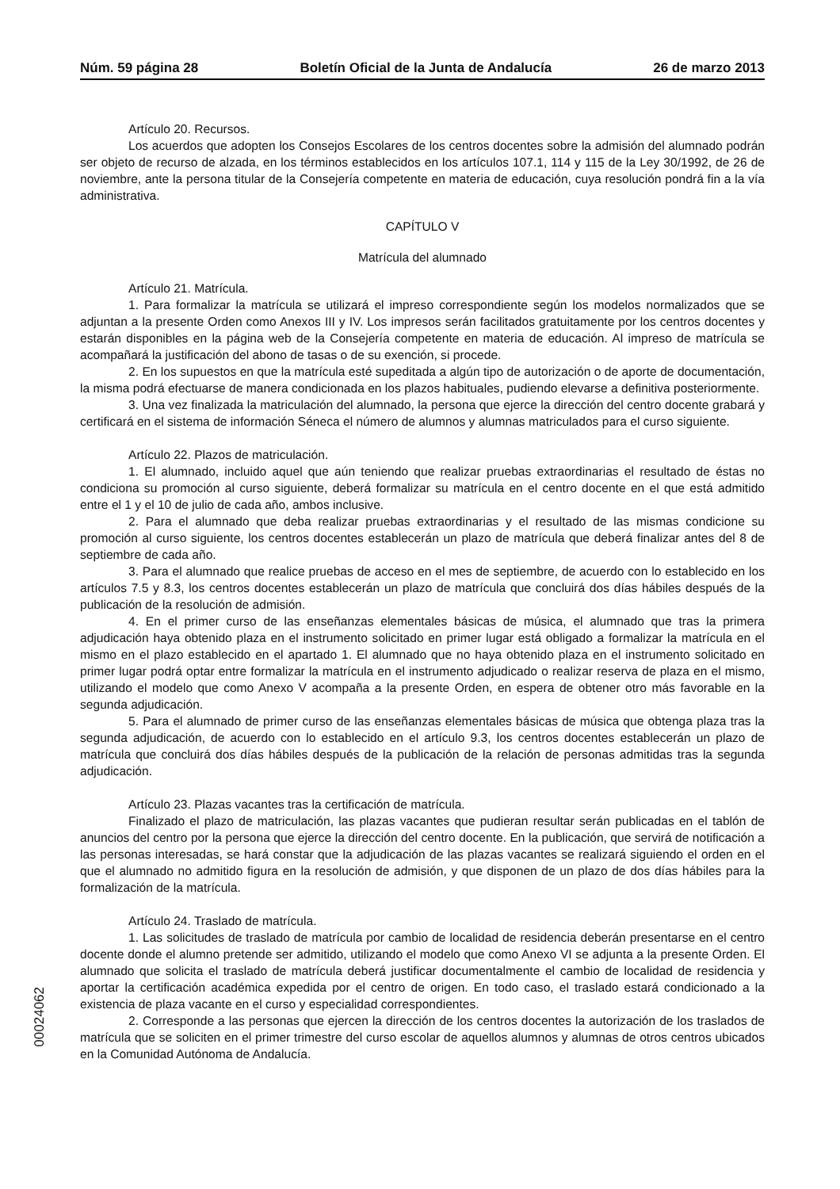Núm. 59 página 28 Boletín Oficial de la Junta de Andalucía 26 de marzo 2013
Artículo 20. Recursos.
Los acuerdos que adopten los Consejos Escolares de los centros docentes sobre la admisión del alumnado podrán ser objeto de recurso de alzada, en los términos establecidos en los artículos 107.1, 114 y 115 de la Ley 30/1992, de 26 de noviembre, ante la persona titular de la Consejería competente en materia de educación, cuya resolución pondrá fin a la vía administrativa.
CAPÍTULO V
Matrícula del alumnado
Artículo 21. Matrícula.
1. Para formalizar la matrícula se utilizará el impreso correspondiente según los modelos normalizados que se adjuntan a la presente Orden como Anexos III y IV. Los impresos serán facilitados gratuitamente por los centros docentes y estarán disponibles en la página web de la Consejería competente en materia de educación. Al impreso de matrícula se acompañará la justificación del abono de tasas o de su exención, si procede.
2. En los supuestos en que la matrícula esté supeditada a algún tipo de autorización o de aporte de documentación, la misma podrá efectuarse de manera condicionada en los plazos habituales, pudiendo elevarse a definitiva posteriormente.
3. Una vez finalizada la matriculación del alumnado, la persona que ejerce la dirección del centro docente grabará y certificará en el sistema de información Séneca el número de alumnos y alumnas matriculados para el curso siguiente.
Artículo 22. Plazos de matriculación.
1. El alumnado, incluido aquel que aún teniendo que realizar pruebas extraordinarias el resultado de éstas no condiciona su promoción al curso siguiente, deberá formalizar su matrícula en el centro docente en el que está admitido entre el 1 y el 10 de julio de cada año, ambos inclusive.
2. Para el alumnado que deba realizar pruebas extraordinarias y el resultado de las mismas condicione su promoción al curso siguiente, los centros docentes establecerán un plazo de matrícula que deberá finalizar antes del 8 de septiembre de cada año.
3. Para el alumnado que realice pruebas de acceso en el mes de septiembre, de acuerdo con lo establecido en los artículos 7.5 y 8.3, los centros docentes establecerán un plazo de matrícula que concluirá dos días hábiles después de la publicación de la resolución de admisión.
4. En el primer curso de las enseñanzas elementales básicas de música, el alumnado que tras la primera adjudicación haya obtenido plaza en el instrumento solicitado en primer lugar está obligado a formalizar la matrícula en el mismo en el plazo establecido en el apartado 1. El alumnado que no haya obtenido plaza en el instrumento solicitado en primer lugar podrá optar entre formalizar la matrícula en el instrumento adjudicado o realizar reserva de plaza en el mismo, utilizando el modelo que como Anexo V acompaña a la presente Orden, en espera de obtener otro más favorable en la segunda adjudicación.
5. Para el alumnado de primer curso de las enseñanzas elementales básicas de música que obtenga plaza tras la segunda adjudicación, de acuerdo con lo establecido en el artículo 9.3, los centros docentes establecerán un plazo de matrícula que concluirá dos días hábiles después de la publicación de la relación de personas admitidas tras la segunda adjudicación.
Artículo 23. Plazas vacantes tras la certificación de matrícula.
Finalizado el plazo de matriculación, las plazas vacantes que pudieran resultar serán publicadas en el tablón de anuncios del centro por la persona que ejerce la dirección del centro docente. En la publicación, que servirá de notificación a las personas interesadas, se hará constar que la adjudicación de las plazas vacantes se realizará siguiendo el orden en el que el alumnado no admitido figura en la resolución de admisión, y que disponen de un plazo de dos días hábiles para la formalización de la matrícula.
Artículo 24. Traslado de matrícula.
1. Las solicitudes de traslado de matrícula por cambio de localidad de residencia deberán presentarse en el centro docente donde el alumno pretende ser admitido, utilizando el modelo que como Anexo VI se adjunta a la presente Orden. El alumnado que solicita el traslado de matrícula deberá justificar documentalmente el cambio de localidad de residencia y aportar la certificación académica expedida por el centro de origen. En todo caso, el traslado estará condicionado a la existencia de plaza vacante en el curso y especialidad correspondientes.
2. Corresponde a las personas que ejercen la dirección de los centros docentes la autorización de los traslados de matrícula que se soliciten en el primer trimestre del curso escolar de aquellos alumnos y alumnas de otros centros ubicados en la Comunidad Autónoma de Andalucía.
00024062